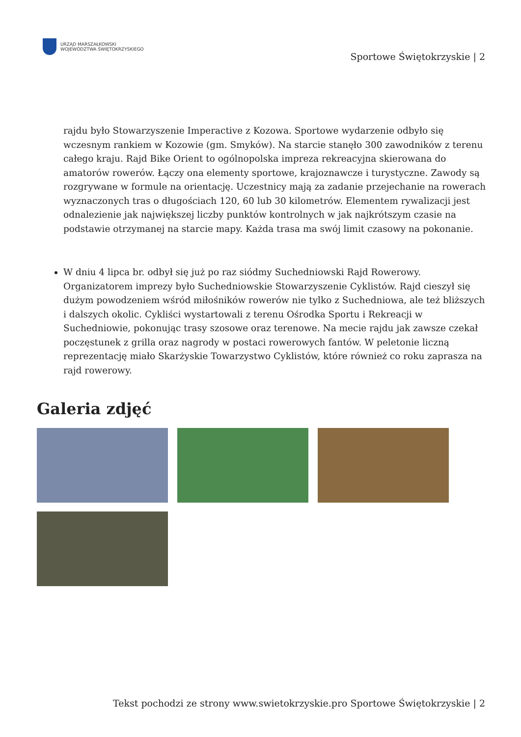URZĄD MARSZAŁKOWSKI
WOJEWÓDZTWA ŚWIĘTOKRZYSKIEGO
Sportowe Świętokrzyskie | 2
rajdu było Stowarzyszenie Imperactive z Kozowa. Sportowe wydarzenie odbyło się wczesnym rankiem w Kozowie (gm. Smyków). Na starcie stanęło 300 zawodników z terenu całego kraju. Rajd Bike Orient to ogólnopolska impreza rekreacyjna skierowana do amatorów rowerów. Łączy ona elementy sportowe, krajoznawcze i turystyczne. Zawody są rozgrywane w formule na orientację. Uczestnicy mają za zadanie przejechanie na rowerach wyznaczonych tras o długościach 120, 60 lub 30 kilometrów. Elementem rywalizacji jest odnalezienie jak największej liczby punktów kontrolnych w jak najkrótszym czasie na podstawie otrzymanej na starcie mapy. Każda trasa ma swój limit czasowy na pokonanie.
W dniu 4 lipca br. odbył się już po raz siódmy Suchedniowski Rajd Rowerowy. Organizatorem imprezy było Suchedniowskie Stowarzyszenie Cyklistów. Rajd cieszył się dużym powodzeniem wśród miłośników rowerów nie tylko z Suchedniowa, ale też bliższych i dalszych okolic. Cykliści wystartowali z terenu Ośrodka Sportu i Rekreacji w Suchedniowie, pokonując trasy szosowe oraz terenowe. Na mecie rajdu jak zawsze czekał poczęstunek z grilla oraz nagrody w postaci rowerowych fantów. W peletonie liczną reprezentację miało Skarżyskie Towarzystwo Cyklistów, które również co roku zaprasza na rajd rowerowy.
Galeria zdjęć
Tekst pochodzi ze strony www.swietokrzyskie.pro Sportowe Świętokrzyskie | 2